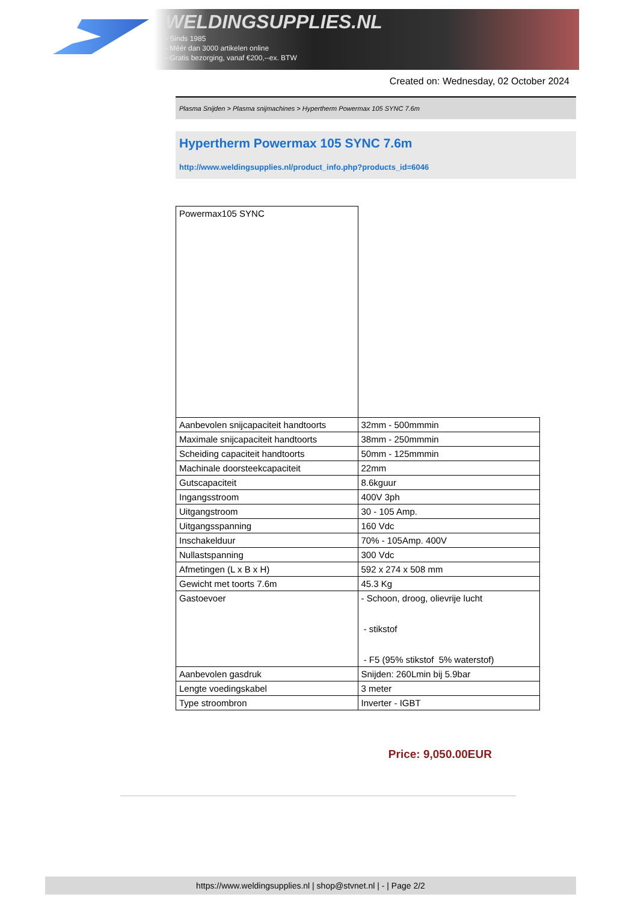WELDINGSUPPLIES.NL
- Sinds 1985
- Méér dan 3000 artikelen online
- Gratis bezorging, vanaf €200,--ex. BTW
Created on: Wednesday, 02 October 2024
Plasma Snijden > Plasma snijmachines > Hypertherm Powermax 105 SYNC 7.6m
Hypertherm Powermax 105 SYNC 7.6m
http://www.weldingsupplies.nl/product_info.php?products_id=6046
| Powermax105 SYNC | |
| Aanbevolen snijcapaciteit handtoorts | 32mm - 500mmmin |
| Maximale snijcapaciteit handtoorts | 38mm - 250mmmin |
| Scheiding capaciteit handtoorts | 50mm - 125mmmin |
| Machinale doorsteekcapaciteit | 22mm |
| Gutscapaciteit | 8.6kguur |
| Ingangsstroom | 400V 3ph |
| Uitgangstroom | 30 - 105 Amp. |
| Uitgangsspanning | 160 Vdc |
| Inschakelduur | 70% - 105Amp. 400V |
| Nullastspanning | 300 Vdc |
| Afmetingen (L x B x H) | 592 x 274 x 508 mm |
| Gewicht met toorts 7.6m | 45.3 Kg |
| Gastoevoer | - Schoon, droog, olievrije lucht - stikstof - F5 (95% stikstof 5% waterstof) |
| Aanbevolen gasdruk | Snijden: 260Lmin bij 5.9bar |
| Lengte voedingskabel | 3 meter |
| Type stroombron | Inverter - IGBT |
Price: 9,050.00EUR
https://www.weldingsupplies.nl | shop@stvnet.nl | - | Page 2/2